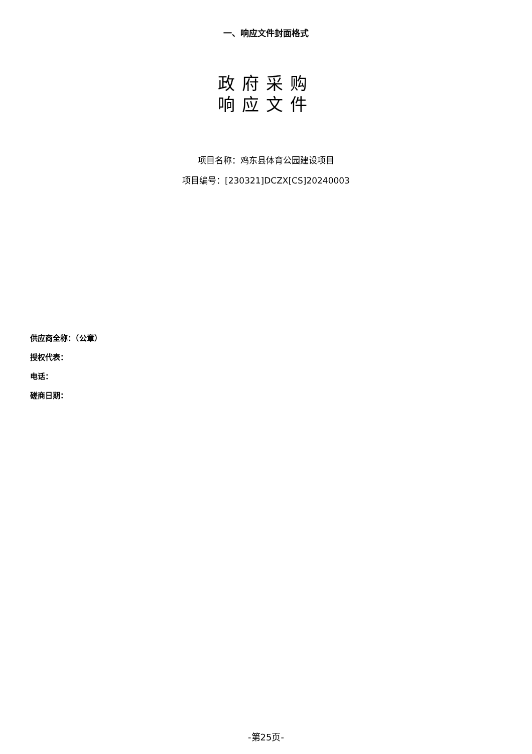一、响应文件封面格式
政府采购
响应文件
项目名称：鸡东县体育公园建设项目
项目编号：[230321]DCZX[CS]20240003
供应商全称：（公章）
授权代表：
电话：
磋商日期：
-第25页-